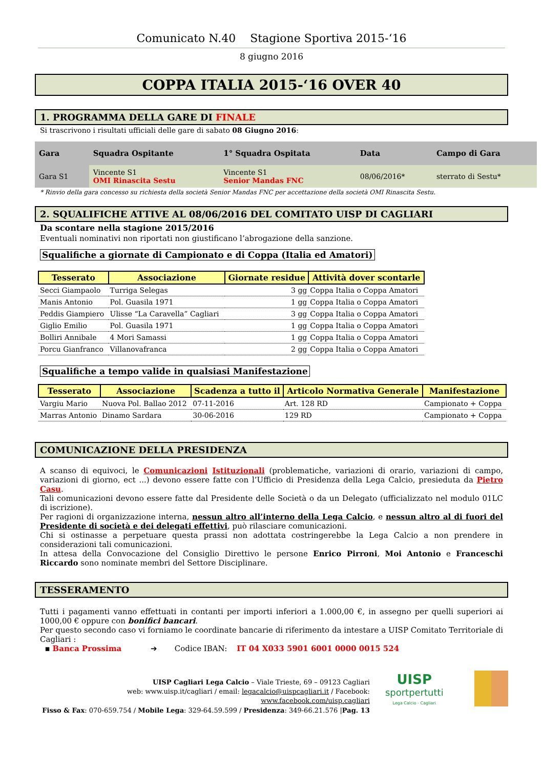Comunicato N.40 Stagione Sportiva 2015-‘16
8 giugno 2016
COPPA ITALIA 2015-‘16 OVER 40
1. PROGRAMMA DELLA GARE DI FINALE
Si trascrivono i risultati ufficiali delle gare di sabato 08 Giugno 2016:
| Gara | Squadra Ospitante | 1° Squadra Ospitata | Data | Campo di Gara |
| --- | --- | --- | --- | --- |
| Gara S1 | Vincente S1 OMI Rinascita Sestu | Vincente S1 Senior Mandas FNC | 08/06/2016* | sterrato di Sestu* |
* Rinvio della gara concesso su richiesta della società Senior Mandas FNC per accettazione della società OMI Rinascita Sestu.
2. SQUALIFICHE ATTIVE AL 08/06/2016 DEL COMITATO UISP DI CAGLIARI
Da scontare nella stagione 2015/2016
Eventuali nominativi non riportati non giustificano l’abrogazione della sanzione.
Squalifiche a giornate di Campionato e di Coppa (Italia ed Amatori)
| Tesserato | Associazione | Giornate residue | Attività dover scontarle |
| --- | --- | --- | --- |
| Secci Giampaolo | Turriga Selegas | 3 gg | Coppa Italia o Coppa Amatori |
| Manis Antonio | Pol. Guasila 1971 | 1 gg | Coppa Italia o Coppa Amatori |
| Peddis Giampiero | Ulisse “La Caravella” Cagliari | 3 gg | Coppa Italia o Coppa Amatori |
| Giglio Emilio | Pol. Guasila 1971 | 1 gg | Coppa Italia o Coppa Amatori |
| Bolliri Annibale | 4 Mori Samassi | 1 gg | Coppa Italia o Coppa Amatori |
| Porcu Gianfranco | Villanovafranca | 2 gg | Coppa Italia o Coppa Amatori |
Squalifiche a tempo valide in qualsiasi Manifestazione
| Tesserato | Associazione | Scadenza a tutto il | Articolo Normativa Generale | Manifestazione |
| --- | --- | --- | --- | --- |
| Vargiu Mario | Nuova Pol. Ballao 2012 | 07-11-2016 | Art. 128 RD | Campionato + Coppa |
| Marras Antonio | Dinamo Sardara | 30-06-2016 | 129 RD | Campionato + Coppa |
COMUNICAZIONE DELLA PRESIDENZA
A scanso di equivoci, le Comunicazioni Istituzionali (problematiche, variazioni di orario, variazioni di campo, variazioni di giorno, ect ...) devono essere fatte con l’Ufficio di Presidenza della Lega Calcio, presieduta da Pietro Casu.
Tali comunicazioni devono essere fatte dal Presidente delle Società o da un Delegato (ufficializzato nel modulo 01LC di iscrizione).
Per ragioni di organizzazione interna, nessun altro all’interno della Lega Calcio, e nessun altro al di fuori del Presidente di società e dei delegati effettivi, può rilasciare comunicazioni.
Chi si ostinasse a perpetuare questa prassi non adottata costringerebbe la Lega Calcio a non prendere in considerazioni tali comunicazioni.
In attesa della Convocazione del Consiglio Direttivo le persone Enrico Pirroni, Moi Antonio e Franceschi Riccardo sono nominate membri del Settore Disciplinare.
TESSERAMENTO
Tutti i pagamenti vanno effettuati in contanti per importi inferiori a 1.000,00 €, in assegno per quelli superiori ai 1000,00 € oppure con bonifici bancari.
Per questo secondo caso vi forniamo le coordinate bancarie di riferimento da intestare a UISP Comitato Territoriale di Cagliari :
▪ Banca Prossima ➔ Codice IBAN: IT 04 X033 5901 6001 0000 0015 524
UISP Cagliari Lega Calcio – Viale Trieste, 69 – 09123 Cagliari
web: www.uisp.it/cagliari / email: legacalcio@uispcagliari.it / Facebook: www.facebook.com/uisp.cagliari
Fisso & Fax: 070-659.754 / Mobile Lega: 329-64.59.599 / Presidenza: 349-66.21.576 |Pag. 13
UISP
sportpertutti
Lega Calcio - Cagliari